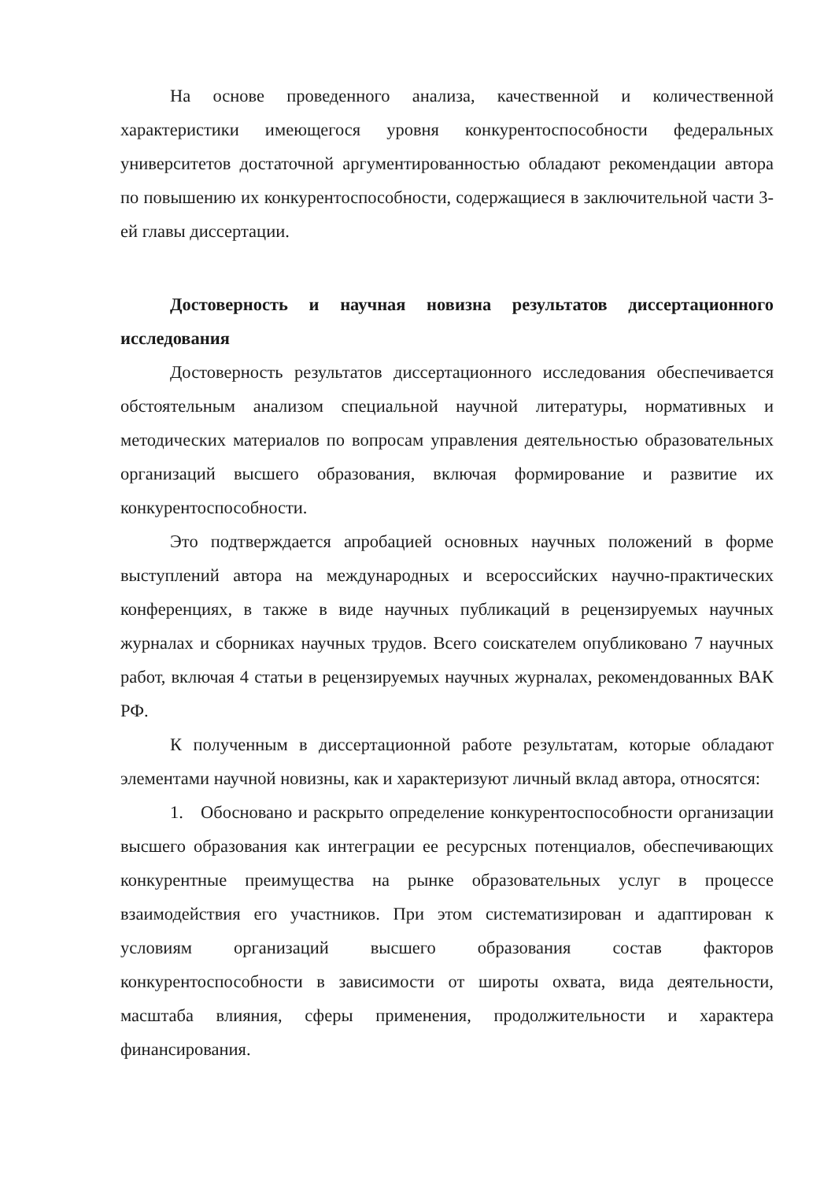На основе проведенного анализа, качественной и количественной характеристики имеющегося уровня конкурентоспособности федеральных университетов достаточной аргументированностью обладают рекомендации автора по повышению их конкурентоспособности, содержащиеся в заключительной части 3-ей главы диссертации.
Достоверность и научная новизна результатов диссертационного исследования
Достоверность результатов диссертационного исследования обеспечивается обстоятельным анализом специальной научной литературы, нормативных и методических материалов по вопросам управления деятельностью образовательных организаций высшего образования, включая формирование и развитие их конкурентоспособности.
Это подтверждается апробацией основных научных положений в форме выступлений автора на международных и всероссийских научно-практических конференциях, в также в виде научных публикаций в рецензируемых научных журналах и сборниках научных трудов. Всего соискателем опубликовано 7 научных работ, включая 4 статьи в рецензируемых научных журналах, рекомендованных ВАК РФ.
К полученным в диссертационной работе результатам, которые обладают элементами научной новизны, как и характеризуют личный вклад автора, относятся:
1. Обосновано и раскрыто определение конкурентоспособности организации высшего образования как интеграции ее ресурсных потенциалов, обеспечивающих конкурентные преимущества на рынке образовательных услуг в процессе взаимодействия его участников. При этом систематизирован и адаптирован к условиям организаций высшего образования состав факторов конкурентоспособности в зависимости от широты охвата, вида деятельности, масштаба влияния, сферы применения, продолжительности и характера финансирования.